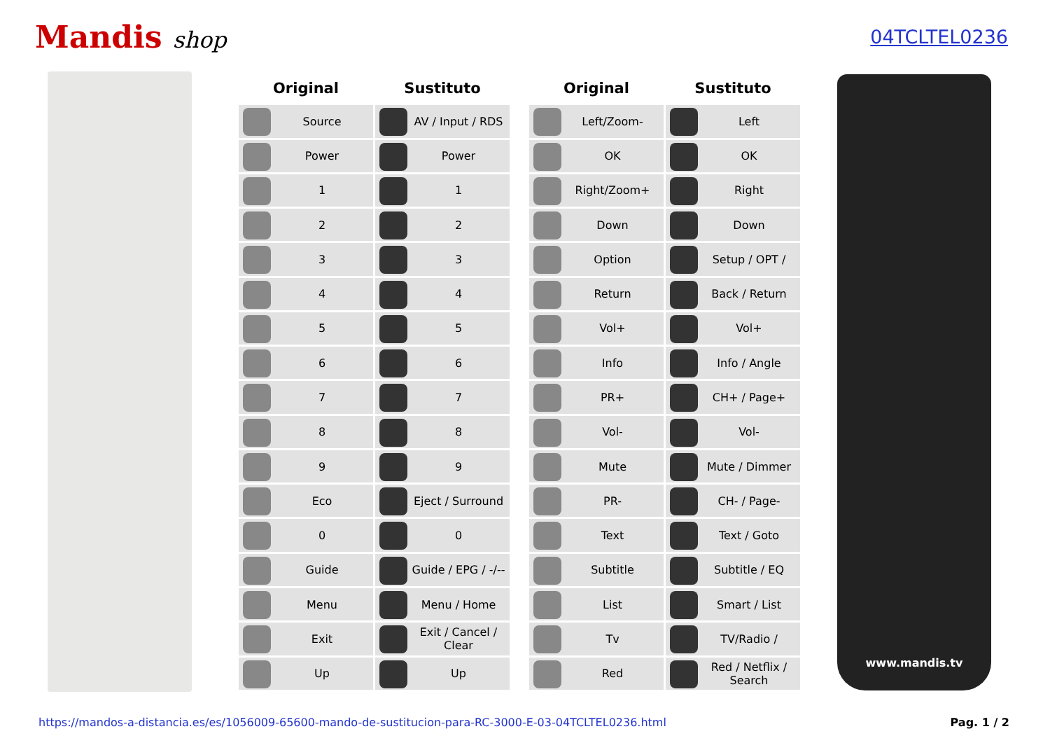Mandis shop
04TCLTEL0236
| Original | Sustituto | | Original | Sustituto |
| --- | --- | --- | --- | --- |
| Source | AV / Input / RDS | | Left/Zoom- | Left |
| Power | Power | | OK | OK |
| 1 | 1 | | Right/Zoom+ | Right |
| 2 | 2 | | Down | Down |
| 3 | 3 | | Option | Setup / OPT / |
| 4 | 4 | | Return | Back / Return |
| 5 | 5 | | Vol+ | Vol+ |
| 6 | 6 | | Info | Info / Angle |
| 7 | 7 | | PR+ | CH+ / Page+ |
| 8 | 8 | | Vol- | Vol- |
| 9 | 9 | | Mute | Mute / Dimmer |
| Eco | Eject / Surround | | PR- | CH- / Page- |
| 0 | 0 | | Text | Text / Goto |
| Guide | Guide / EPG / -/-- | | Subtitle | Subtitle / EQ |
| Menu | Menu / Home | | List | Smart / List |
| Exit | Exit / Cancel / Clear | | Tv | TV/Radio / |
| Up | Up | | Red | Red / Netflix / Search |
www.mandis.tv
https://mandos-a-distancia.es/es/1056009-65600-mando-de-sustitucion-para-RC-3000-E-03-04TCLTEL0236.html Pag. 1 / 2